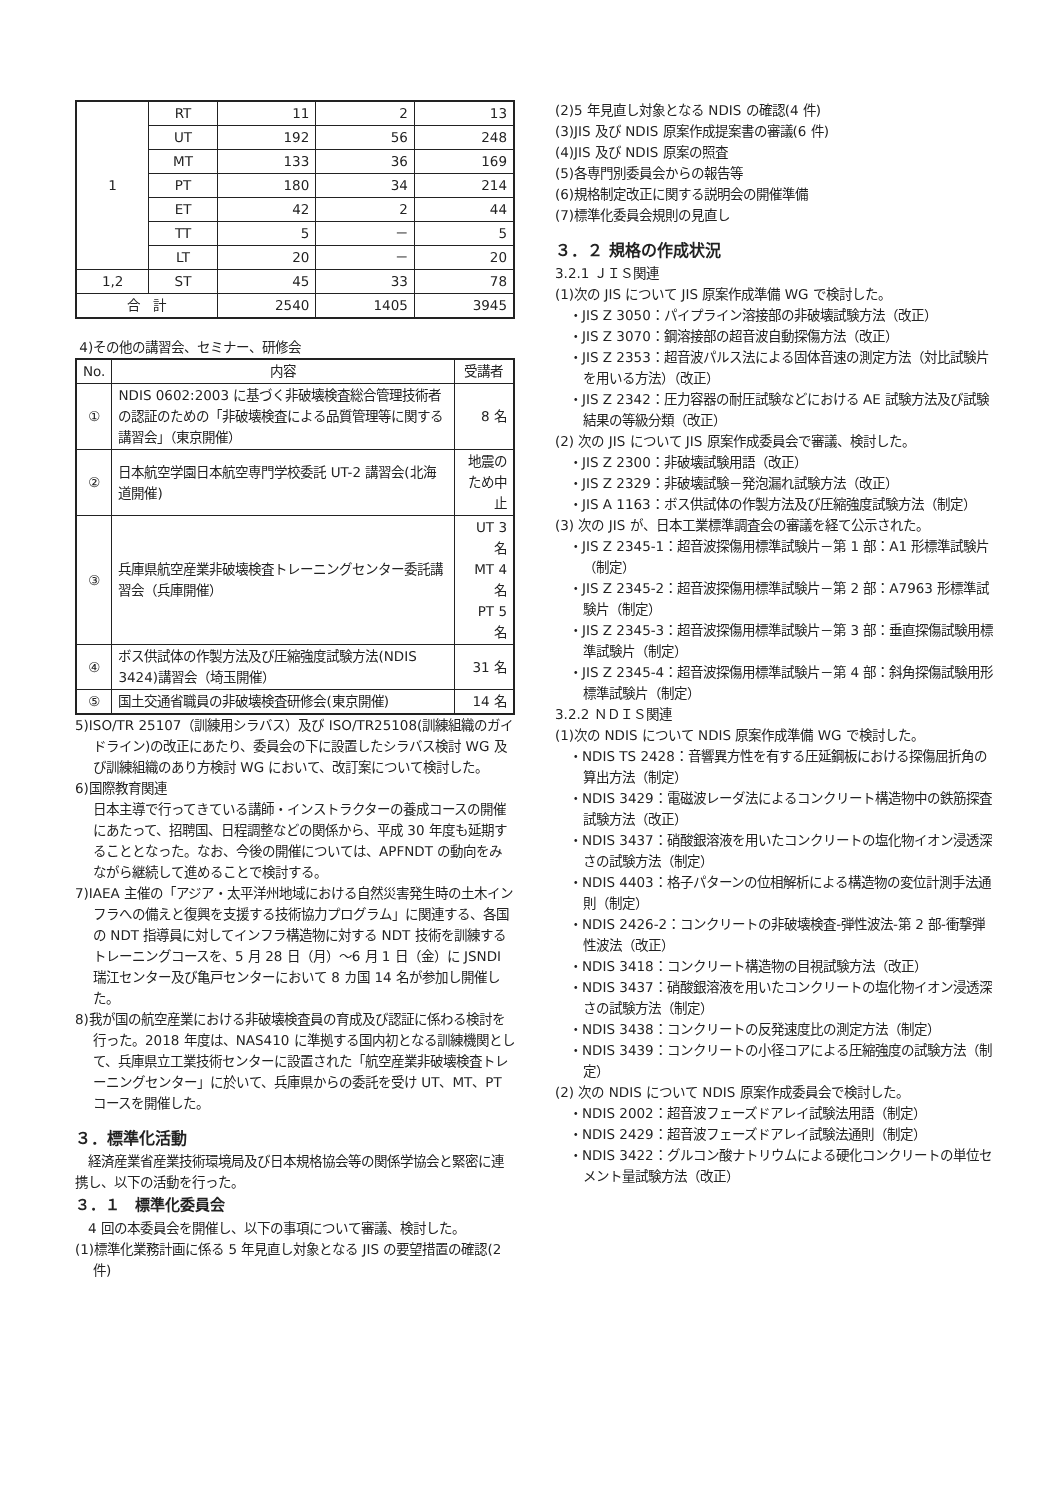| 1 | RT | 11 | 2 | 13 |
| | UT | 192 | 56 | 248 |
| | MT | 133 | 36 | 169 |
| | PT | 180 | 34 | 214 |
| | ET | 42 | 2 | 44 |
| | TT | 5 | － | 5 |
| | LT | 20 | － | 20 |
| 1,2 | ST | 45 | 33 | 78 |
| 合 計 | | 2540 | 1405 | 3945 |
4)その他の講習会、セミナー、研修会
| No. | 内容 | 受講者 |
| --- | --- | --- |
| ① | NDIS 0602:2003 に基づく非破壊検査総合管理技術者の認証のための「非破壊検査による品質管理等に関する講習会」（東京開催） | 8 名 |
| ② | 日本航空学園日本航空専門学校委託 UT-2 講習会(北海道開催) | 地震のため中止 |
| ③ | 兵庫県航空産業非破壊検査トレーニングセンター委託講習会（兵庫開催） | UT 3 名 MT 4 名 PT 5 名 |
| ④ | ボス供試体の作製方法及び圧縮強度試験方法(NDIS 3424)講習会（埼玉開催） | 31 名 |
| ⑤ | 国土交通省職員の非破壊検査研修会(東京開催) | 14 名 |
5)ISO/TR 25107（訓練用シラバス）及び ISO/TR25108(訓練組織のガイドライン)の改正にあたり、委員会の下に設置したシラバス検討 WG 及び訓練組織のあり方検討 WG において、改訂案について検討した。
6)国際教育関連
日本主導で行ってきている講師・インストラクターの養成コースの開催にあたって、招聘国、日程調整などの関係から、平成 30 年度も延期することとなった。なお、今後の開催については、APFNDT の動向をみながら継続して進めることで検討する。
7)IAEA 主催の「アジア・太平洋州地域における自然災害発生時の土木インフラへの備えと復興を支援する技術協力プログラム」に関連する、各国の NDT 指導員に対してインフラ構造物に対する NDT 技術を訓練するトレーニングコースを、5 月 28 日（月）～6 月 1 日（金）に JSNDI 瑞江センター及び亀戸センターにおいて 8 カ国 14 名が参加し開催した。
8)我が国の航空産業における非破壊検査員の育成及び認証に係わる検討を行った。2018 年度は、NAS410 に準拠する国内初となる訓練機関として、兵庫県立工業技術センターに設置された「航空産業非破壊検査トレーニングセンター」に於いて、兵庫県からの委託を受け UT、MT、PT コースを開催した。
３．標準化活動
　経済産業省産業技術環境局及び日本規格協会等の関係学協会と緊密に連携し、以下の活動を行った。
３．１　標準化委員会
　4 回の本委員会を開催し、以下の事項について審議、検討した。
(1)標準化業務計画に係る 5 年見直し対象となる JIS の要望措置の確認(2 件)
(2)5 年見直し対象となる NDIS の確認(4 件)
(3)JIS 及び NDIS 原案作成提案書の審議(6 件)
(4)JIS 及び NDIS 原案の照査
(5)各専門別委員会からの報告等
(6)規格制定改正に関する説明会の開催準備
(7)標準化委員会規則の見直し
３．２ 規格の作成状況
3.2.1 ＪＩＳ関連
(1)次の JIS について JIS 原案作成準備 WG で検討した。
・JIS Z 3050：パイプライン溶接部の非破壊試験方法（改正）
・JIS Z 3070：鋼溶接部の超音波自動探傷方法（改正）
・JIS Z 2353：超音波パルス法による固体音速の測定方法（対比試験片を用いる方法）（改正）
・JIS Z 2342：圧力容器の耐圧試験などにおける AE 試験方法及び試験結果の等級分類（改正）
(2) 次の JIS について JIS 原案作成委員会で審議、検討した。
・JIS Z 2300：非破壊試験用語（改正）
・JIS Z 2329：非破壊試験－発泡漏れ試験方法（改正）
・JIS A 1163：ボス供試体の作製方法及び圧縮強度試験方法（制定）
(3) 次の JIS が、日本工業標準調査会の審議を経て公示された。
・JIS Z 2345-1：超音波探傷用標準試験片－第 1 部：A1 形標準試験片（制定）
・JIS Z 2345-2：超音波探傷用標準試験片－第 2 部：A7963 形標準試験片（制定）
・JIS Z 2345-3：超音波探傷用標準試験片－第 3 部：垂直探傷試験用標準試験片（制定）
・JIS Z 2345-4：超音波探傷用標準試験片－第 4 部：斜角探傷試験用形標準試験片（制定）
3.2.2 ＮＤＩＳ関連
(1)次の NDIS について NDIS 原案作成準備 WG で検討した。
・NDIS TS 2428：音響異方性を有する圧延鋼板における探傷屈折角の算出方法（制定）
・NDIS 3429：電磁波レーダ法によるコンクリート構造物中の鉄筋探査試験方法（改正）
・NDIS 3437：硝酸銀溶液を用いたコンクリートの塩化物イオン浸透深さの試験方法（制定）
・NDIS 4403：格子パターンの位相解析による構造物の変位計測手法通則（制定）
・NDIS 2426-2：コンクリートの非破壊検査-弾性波法-第 2 部-衝撃弾性波法（改正）
・NDIS 3418：コンクリート構造物の目視試験方法（改正）
・NDIS 3437：硝酸銀溶液を用いたコンクリートの塩化物イオン浸透深さの試験方法（制定）
・NDIS 3438：コンクリートの反発速度比の測定方法（制定）
・NDIS 3439：コンクリートの小径コアによる圧縮強度の試験方法（制定）
(2) 次の NDIS について NDIS 原案作成委員会で検討した。
・NDIS 2002：超音波フェーズドアレイ試験法用語（制定）
・NDIS 2429：超音波フェーズドアレイ試験法通則（制定）
・NDIS 3422：グルコン酸ナトリウムによる硬化コンクリートの単位セメント量試験方法（改正）